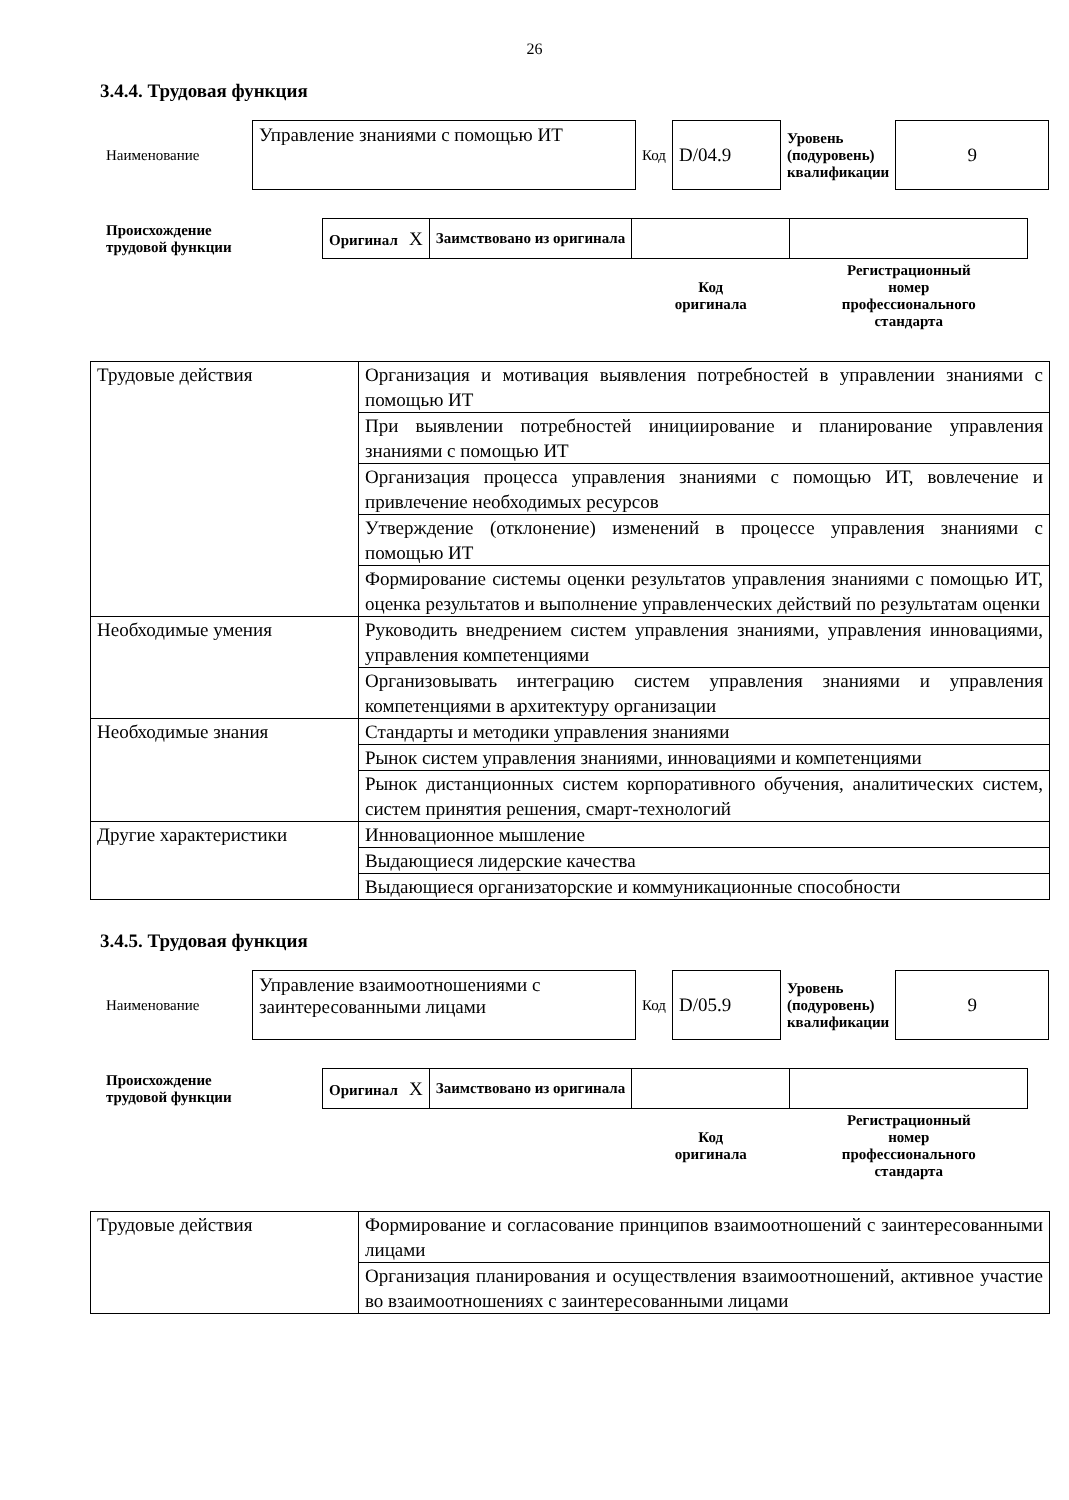26
3.4.4. Трудовая функция
| Наименование | Управление знаниями с помощью ИТ | Код | D/04.9 | Уровень (подуровень) квалификации | 9 |
| Происхождение трудовой функции | Оригинал X | Заимствовано из оригинала | | |
| | | | Код оригинала | Регистрационный номер профессионального стандарта |
| Трудовые действия | Организация и мотивация выявления потребностей в управлении знаниями с помощью ИТ |
| | При выявлении потребностей инициирование и планирование управления знаниями с помощью ИТ |
| | Организация процесса управления знаниями с помощью ИТ, вовлечение и привлечение необходимых ресурсов |
| | Утверждение (отклонение) изменений в процессе управления знаниями с помощью ИТ |
| | Формирование системы оценки результатов управления знаниями с помощью ИТ, оценка результатов и выполнение управленческих действий по результатам оценки |
| Необходимые умения | Руководить внедрением систем управления знаниями, управления инновациями, управления компетенциями |
| | Организовывать интеграцию систем управления знаниями и управления компетенциями в архитектуру организации |
| Необходимые знания | Стандарты и методики управления знаниями |
| | Рынок систем управления знаниями, инновациями и компетенциями |
| | Рынок дистанционных систем корпоративного обучения, аналитических систем, систем принятия решения, смарт-технологий |
| Другие характеристики | Инновационное мышление |
| | Выдающиеся лидерские качества |
| | Выдающиеся организаторские и коммуникационные способности |
3.4.5. Трудовая функция
| Наименование | Управление взаимоотношениями с заинтересованными лицами | Код | D/05.9 | Уровень (подуровень) квалификации | 9 |
| Происхождение трудовой функции | Оригинал X | Заимствовано из оригинала | | |
| | | | Код оригинала | Регистрационный номер профессионального стандарта |
| Трудовые действия | Формирование и согласование принципов взаимоотношений с заинтересованными лицами |
| | Организация планирования и осуществления взаимоотношений, активное участие во взаимоотношениях с заинтересованными лицами |